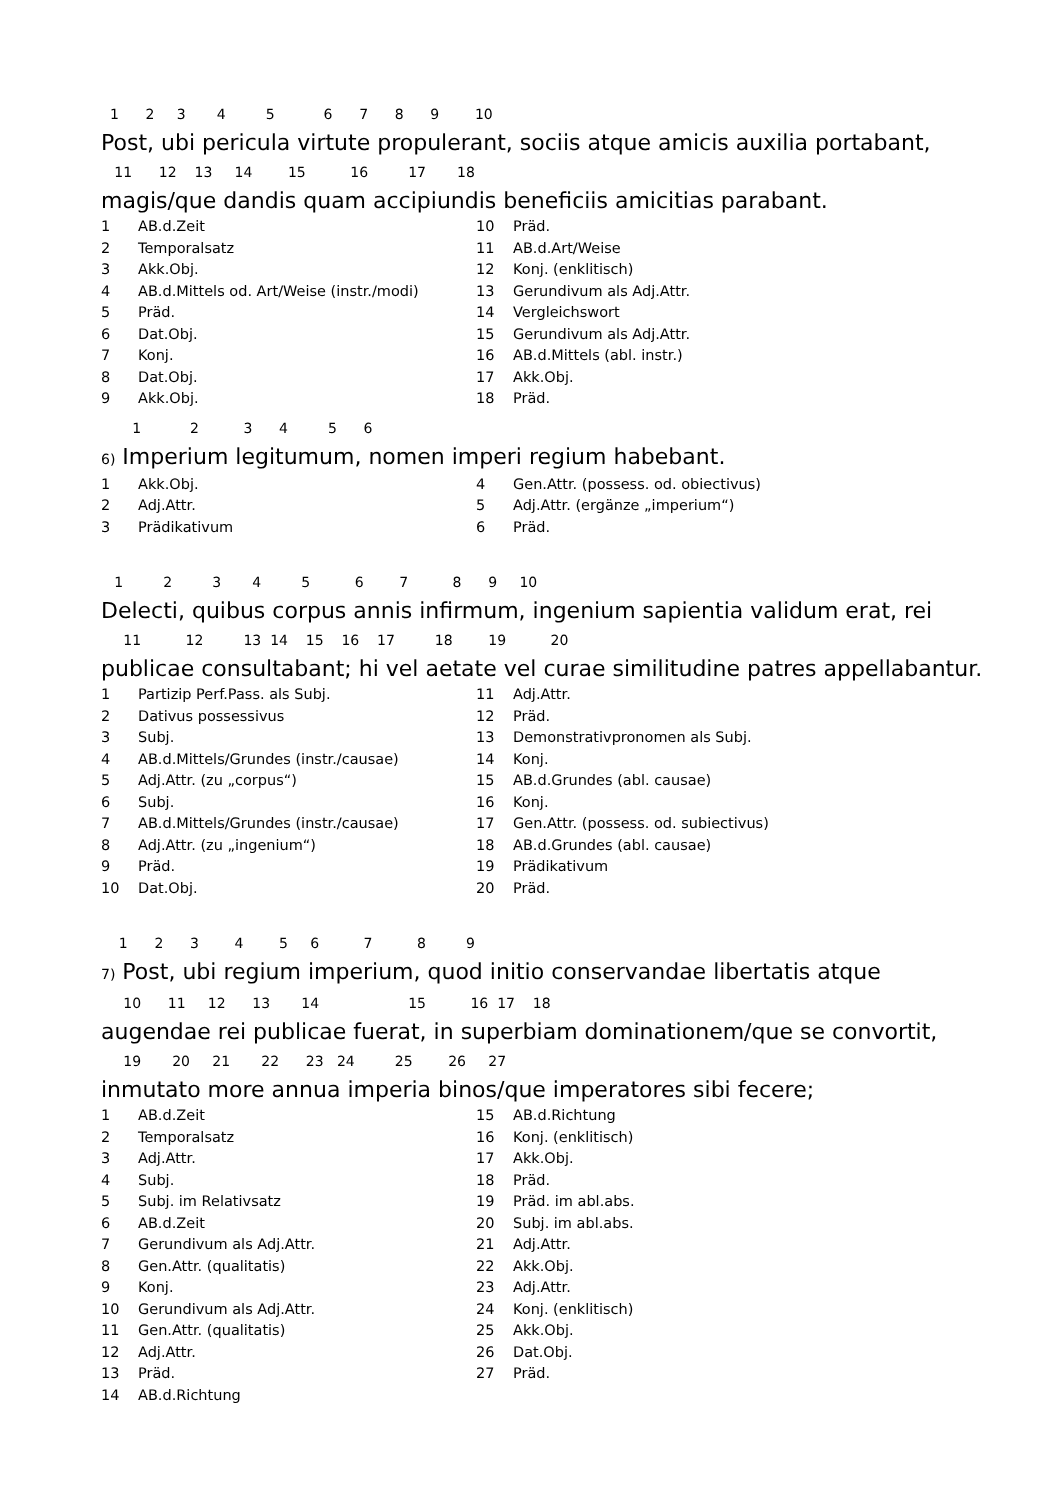1 2 3 4 5 6 7 8 9 10
Post, ubi pericula virtute propulerant, sociis atque amicis auxilia portabant,
11 12 13 14 15 16 17 18
magis/que dandis quam accipiundis beneficiis amicitias parabant.
| 1 | AB.d.Zeit | 10 | Präd. |
| 2 | Temporalsatz | 11 | AB.d.Art/Weise |
| 3 | Akk.Obj. | 12 | Konj. (enklitisch) |
| 4 | AB.d.Mittels od. Art/Weise (instr./modi) | 13 | Gerundivum als Adj.Attr. |
| 5 | Präd. | 14 | Vergleichswort |
| 6 | Dat.Obj. | 15 | Gerundivum als Adj.Attr. |
| 7 | Konj. | 16 | AB.d.Mittels (abl. instr.) |
| 8 | Dat.Obj. | 17 | Akk.Obj. |
| 9 | Akk.Obj. | 18 | Präd. |
1 2 3 4 5 6
6) Imperium legitumum, nomen imperi regium habebant.
| 1 | Akk.Obj. | 4 | Gen.Attr. (possess. od. obiectivus) |
| 2 | Adj.Attr. | 5 | Adj.Attr. (ergänze „imperium“) |
| 3 | Prädikativum | 6 | Präd. |
1 2 3 4 5 6 7 8 9 10
Delecti, quibus corpus annis infirmum, ingenium sapientia validum erat, rei
11 12 13 14 15 16 17 18 19 20
publicae consultabant; hi vel aetate vel curae similitudine patres appellabantur.
| 1 | Partizip Perf.Pass. als Subj. | 11 | Adj.Attr. |
| 2 | Dativus possessivus | 12 | Präd. |
| 3 | Subj. | 13 | Demonstrativpronomen als Subj. |
| 4 | AB.d.Mittels/Grundes (instr./causae) | 14 | Konj. |
| 5 | Adj.Attr. (zu „corpus“) | 15 | AB.d.Grundes (abl. causae) |
| 6 | Subj. | 16 | Konj. |
| 7 | AB.d.Mittels/Grundes (instr./causae) | 17 | Gen.Attr. (possess. od. subiectivus) |
| 8 | Adj.Attr. (zu „ingenium“) | 18 | AB.d.Grundes (abl. causae) |
| 9 | Präd. | 19 | Prädikativum |
| 10 | Dat.Obj. | 20 | Präd. |
1 2 3 4 5 6 7 8 9
7) Post, ubi regium imperium, quod initio conservandae libertatis atque
10 11 12 13 14 15 16 17 18
augendae rei publicae fuerat, in superbiam dominationem/que se convortit,
19 20 21 22 23 24 25 26 27
inmutato more annua imperia binos/que imperatores sibi fecere;
| 1 | AB.d.Zeit | 15 | AB.d.Richtung |
| 2 | Temporalsatz | 16 | Konj. (enklitisch) |
| 3 | Adj.Attr. | 17 | Akk.Obj. |
| 4 | Subj. | 18 | Präd. |
| 5 | Subj. im Relativsatz | 19 | Präd. im abl.abs. |
| 6 | AB.d.Zeit | 20 | Subj. im abl.abs. |
| 7 | Gerundivum als Adj.Attr. | 21 | Adj.Attr. |
| 8 | Gen.Attr. (qualitatis) | 22 | Akk.Obj. |
| 9 | Konj. | 23 | Adj.Attr. |
| 10 | Gerundivum als Adj.Attr. | 24 | Konj. (enklitisch) |
| 11 | Gen.Attr. (qualitatis) | 25 | Akk.Obj. |
| 12 | Adj.Attr. | 26 | Dat.Obj. |
| 13 | Präd. | 27 | Präd. |
| 14 | AB.d.Richtung | | |